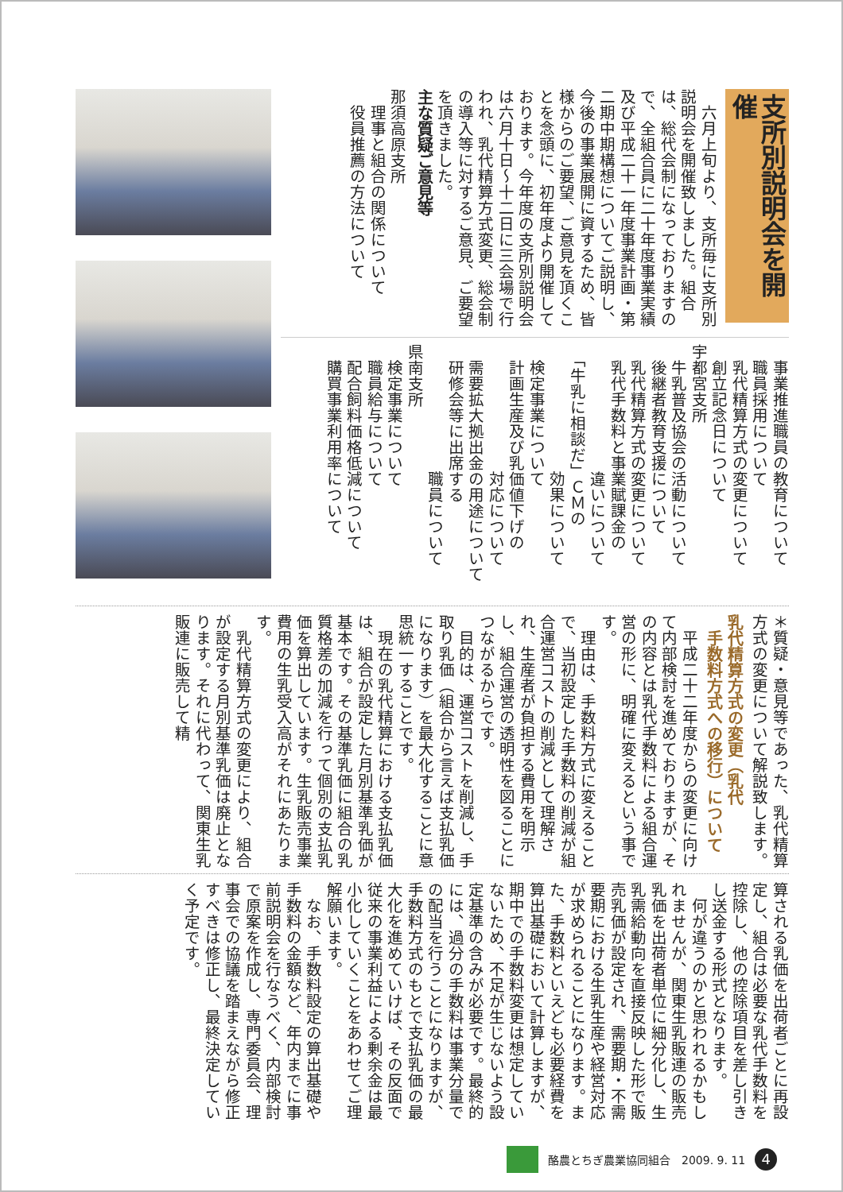支所別説明会を開催
　六月上旬より、支所毎に支所別説明会を開催致しました。組合は、総代会制になっておりますので、全組合員に二十年度事業実績及び平成二十一年度事業計画・第二期中期構想についてご説明し、今後の事業展開に資するため、皆様からのご要望、ご意見を頂くことを念頭に、初年度より開催しております。今年度の支所別説明会は六月十日～十二日に三会場で行われ、乳代精算方式変更、総会制の導入等に対するご意見、ご要望を頂きました。
主な質疑ご意見等
那須高原支所
　理事と組合の関係について
　役員推薦の方法について
　事業推進職員の教育について
　職員採用について
　乳代精算方式の変更について
　創立記念日について
宇都宮支所
　牛乳普及協会の活動について
　後継者教育支援について
　乳代精算方式の変更について
　乳代手数料と事業賦課金の
　　　　　　　　違いについて
　「牛乳に相談だ」ＣＭの
　　　　　　　　効果について
　検定事業について
　計画生産及び乳価値下げの
　　　　　　　　対応について
　需要拡大拠出金の用途について
　研修会等に出席する
　　　　　　　　職員について
県南支所
　検定事業について
　職員給与について
　配合飼料価格低減について
　購買事業利用率について
＊質疑・意見等であった、乳代精算方式の変更について解説致します。
乳代精算方式の変更（乳代
　手数料方式への移行）について
　平成二十二年度からの変更に向けて内部検討を進めておりますが、その内容とは乳代手数料による組合運営の形に、明確に変えるという事です。
　理由は、手数料方式に変えることで、当初設定した手数料の削減が組合運営コストの削減として理解され、生産者が負担する費用を明示し、組合運営の透明性を図ることにつながるからです。
　目的は、運営コストを削減し、手取り乳価（組合から言えば支払乳価になります）を最大化することに意思統一することです。
　現在の乳代精算における支払乳価は、組合が設定した月別基準乳価が基本です。その基準乳価に組合の乳質格差の加減を行って個別の支払乳価を算出しています。生乳販売事業費用の生乳受入高がそれにあたります。
　乳代精算方式の変更により、組合が設定する月別基準乳価は廃止となります。それに代わって、関東生乳販連に販売して精
算される乳価を出荷者ごとに再設定し、組合は必要な乳代手数料を控除し、他の控除項目を差し引きし送金する形式となります。
　何が違うのかと思われるかもしれませんが、関東生乳販連の販売乳価を出荷者単位に細分化し、生乳需給動向を直接反映した形で販売乳価が設定され、需要期・不需要期における生乳生産や経営対応が求められることになります。また、手数料といえども必要経費を算出基礎において計算しますが、期中での手数料変更は想定していないため、不足が生じないよう設定基準の含みが必要です。最終的には、過分の手数料は事業分量での配当を行うことになりますが、手数料方式のもとで支払乳価の最大化を進めていけば、その反面で従来の事業利益による剰余金は最小化していくことをあわせてご理解願います。
　なお、手数料設定の算出基礎や手数料の金額など、年内までに事前説明会を行なうべく、内部検討で原案を作成し、専門委員会、理事会での協議を踏まえながら修正すべきは修正し、最終決定していく予定です。
酪農とちぎ農業協同組合　2009. 9. 11 4